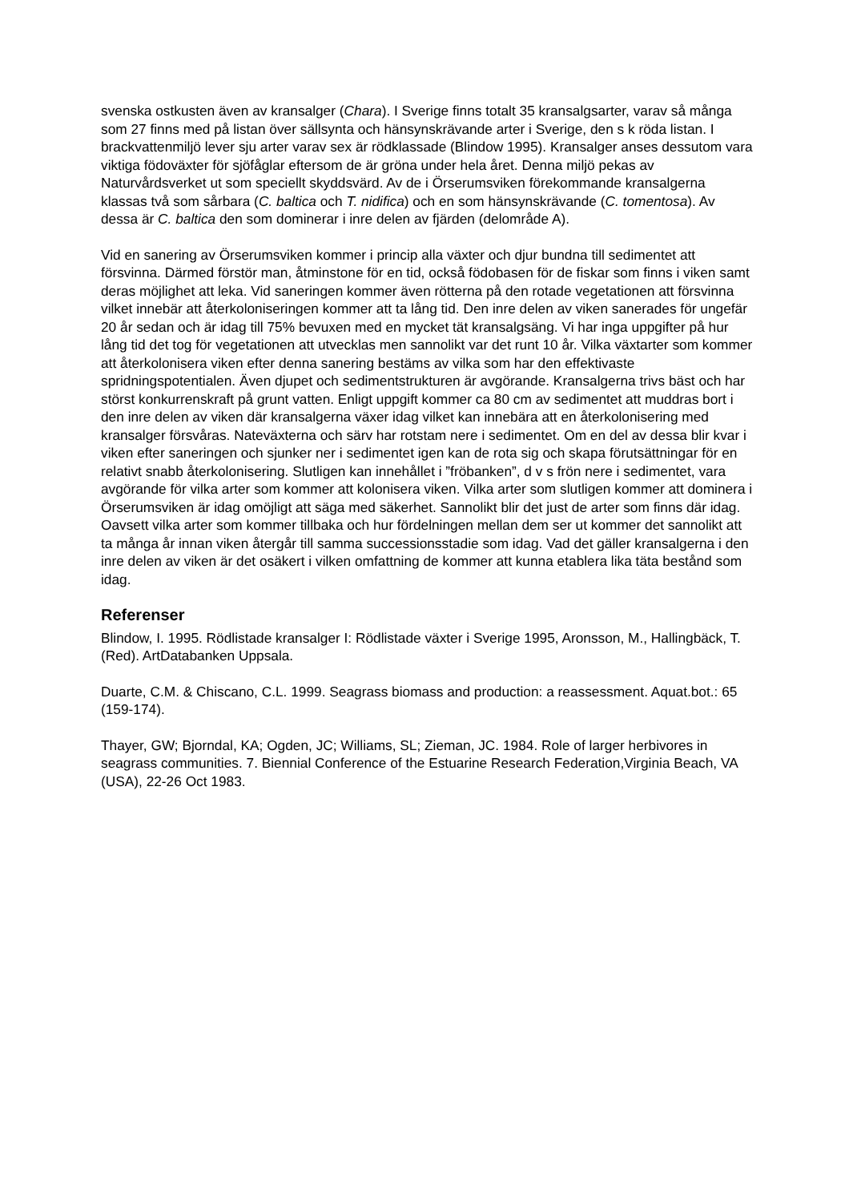svenska ostkusten även av kransalger (Chara). I Sverige finns totalt 35 kransalgsarter, varav så många som 27 finns med på listan över sällsynta och hänsynskrävande arter i Sverige, den s k röda listan. I brackvattenmiljö lever sju arter varav sex är rödklassade (Blindow 1995). Kransalger anses dessutom vara viktiga födoväxter för sjöfåglar eftersom de är gröna under hela året. Denna miljö pekas av Naturvårdsverket ut som speciellt skyddsvärd. Av de i Örserumsviken förekommande kransalgerna klassas två som sårbara (C. baltica och T. nidifica) och en som hänsynskrävande (C. tomentosa). Av dessa är C. baltica den som dominerar i inre delen av fjärden (delområde A).
Vid en sanering av Örserumsviken kommer i princip alla växter och djur bundna till sedimentet att försvinna. Därmed förstör man, åtminstone för en tid, också födobasen för de fiskar som finns i viken samt deras möjlighet att leka. Vid saneringen kommer även rötterna på den rotade vegetationen att försvinna vilket innebär att återkoloniseringen kommer att ta lång tid. Den inre delen av viken sanerades för ungefär 20 år sedan och är idag till 75% bevuxen med en mycket tät kransalgsäng. Vi har inga uppgifter på hur lång tid det tog för vegetationen att utvecklas men sannolikt var det runt 10 år. Vilka växtarter som kommer att återkolonisera viken efter denna sanering bestäms av vilka som har den effektivaste spridningspotentialen. Även djupet och sedimentstrukturen är avgörande. Kransalgerna trivs bäst och har störst konkurrenskraft på grunt vatten. Enligt uppgift kommer ca 80 cm av sedimentet att muddras bort i den inre delen av viken där kransalgerna växer idag vilket kan innebära att en återkolonisering med kransalger försvåras. Nateväxterna och särv har rotstam nere i sedimentet. Om en del av dessa blir kvar i viken efter saneringen och sjunker ner i sedimentet igen kan de rota sig och skapa förutsättningar för en relativt snabb återkolonisering. Slutligen kan innehållet i ”fröbanken”, d v s frön nere i sedimentet, vara avgörande för vilka arter som kommer att kolonisera viken. Vilka arter som slutligen kommer att dominera i Örserumsviken är idag omöjligt att säga med säkerhet. Sannolikt blir det just de arter som finns där idag. Oavsett vilka arter som kommer tillbaka och hur fördelningen mellan dem ser ut kommer det sannolikt att ta många år innan viken återgår till samma successionsstadie som idag. Vad det gäller kransalgerna i den inre delen av viken är det osäkert i vilken omfattning de kommer att kunna etablera lika täta bestånd som idag.
Referenser
Blindow, I. 1995. Rödlistade kransalger I: Rödlistade växter i Sverige 1995, Aronsson, M., Hallingbäck, T. (Red). ArtDatabanken Uppsala.
Duarte, C.M. & Chiscano, C.L. 1999. Seagrass biomass and production: a reassessment. Aquat.bot.: 65 (159-174).
Thayer, GW; Bjorndal, KA; Ogden, JC; Williams, SL; Zieman, JC. 1984. Role of larger herbivores in seagrass communities. 7. Biennial Conference of the Estuarine Research Federation,Virginia Beach, VA (USA), 22-26 Oct 1983.